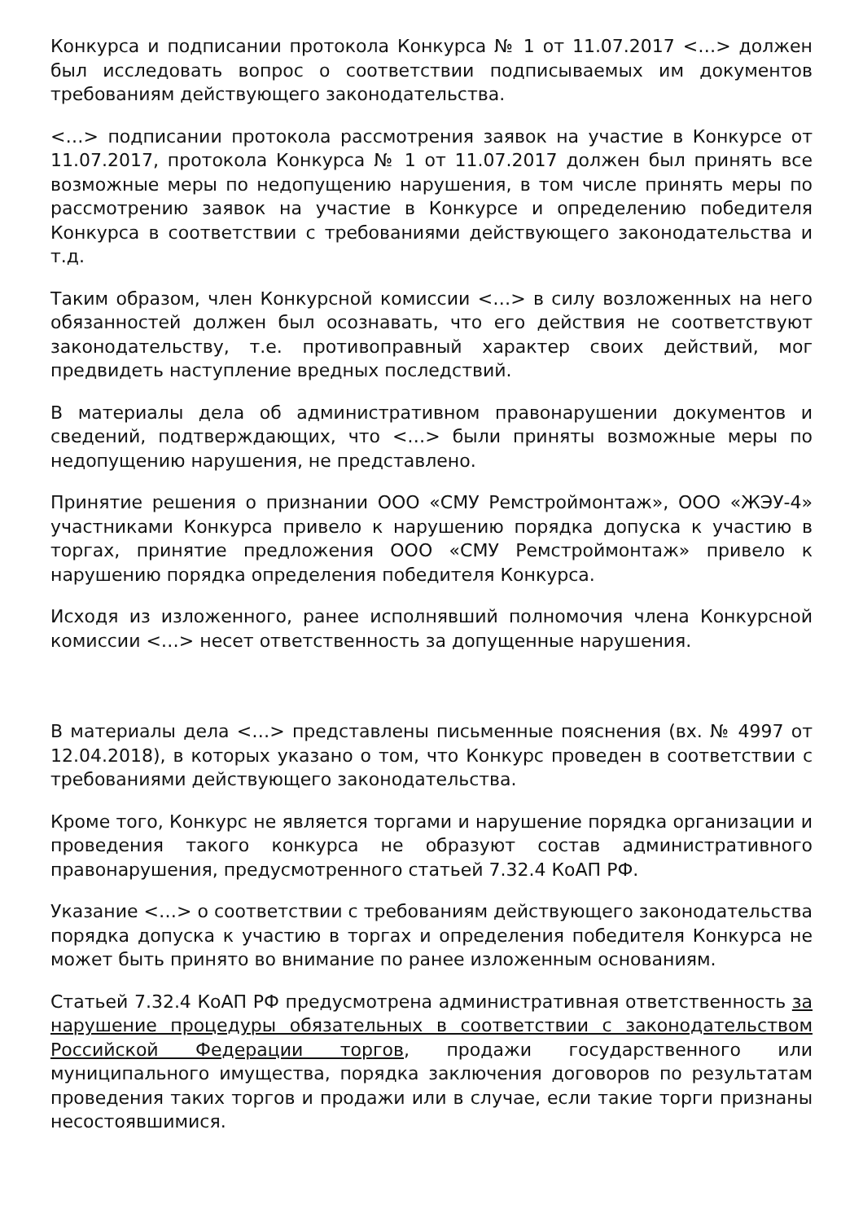Конкурса и подписании протокола Конкурса № 1 от 11.07.2017 <…> должен был исследовать вопрос о соответствии подписываемых им документов требованиям действующего законодательства.
<…> подписании протокола рассмотрения заявок на участие в Конкурсе от 11.07.2017, протокола Конкурса № 1 от 11.07.2017 должен был принять все возможные меры по недопущению нарушения, в том числе принять меры по рассмотрению заявок на участие в Конкурсе и определению победителя Конкурса в соответствии с требованиями действующего законодательства и т.д.
Таким образом, член Конкурсной комиссии <…> в силу возложенных на него обязанностей должен был осознавать, что его действия не соответствуют законодательству, т.е. противоправный характер своих действий, мог предвидеть наступление вредных последствий.
В материалы дела об административном правонарушении документов и сведений, подтверждающих, что <…> были приняты возможные меры по недопущению нарушения, не представлено.
Принятие решения о признании ООО «СМУ Ремстроймонтаж», ООО «ЖЭУ-4» участниками Конкурса привело к нарушению порядка допуска к участию в торгах, принятие предложения ООО «СМУ Ремстроймонтаж» привело к нарушению порядка определения победителя Конкурса.
Исходя из изложенного, ранее исполнявший полномочия члена Конкурсной комиссии <…> несет ответственность за допущенные нарушения.
В материалы дела <…> представлены письменные пояснения (вх. № 4997 от 12.04.2018), в которых указано о том, что Конкурс проведен в соответствии с требованиями действующего законодательства.
Кроме того, Конкурс не является торгами и нарушение порядка организации и проведения такого конкурса не образуют состав административного правонарушения, предусмотренного статьей 7.32.4 КоАП РФ.
Указание <…> о соответствии с требованиям действующего законодательства порядка допуска к участию в торгах и определения победителя Конкурса не может быть принято во внимание по ранее изложенным основаниям.
Статьей 7.32.4 КоАП РФ предусмотрена административная ответственность за нарушение процедуры обязательных в соответствии с законодательством Российской Федерации торгов, продажи государственного или муниципального имущества, порядка заключения договоров по результатам проведения таких торгов и продажи или в случае, если такие торги признаны несостоявшимися.